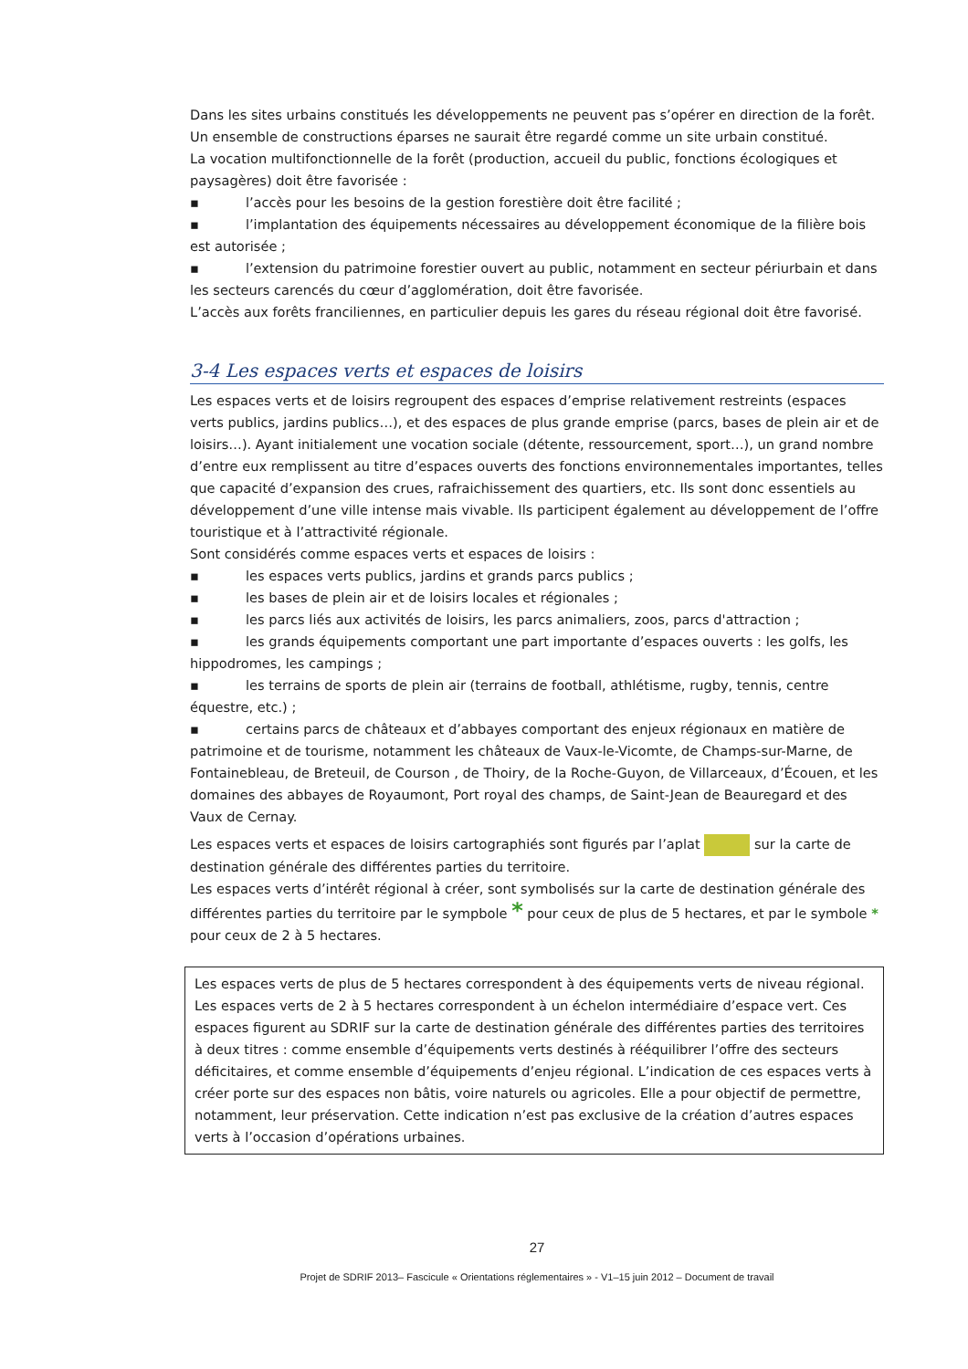Dans les sites urbains constitués les développements ne peuvent pas s’opérer en direction de la forêt. Un ensemble de constructions éparses ne saurait être regardé comme un site urbain constitué.
La vocation multifonctionnelle de la forêt (production, accueil du public, fonctions écologiques et paysagères) doit être favorisée :
▪ l’accès pour les besoins de la gestion forestière doit être facilité ;
▪ l’implantation des équipements nécessaires au développement économique de la filière bois est autorisée ;
▪ l’extension du patrimoine forestier ouvert au public, notamment en secteur périurbain et dans les secteurs carencés du cœur d’agglomération, doit être favorisée.
L’accès aux forêts franciliennes, en particulier depuis les gares du réseau régional doit être favorisé.
3-4 Les espaces verts et espaces de loisirs
Les espaces verts et de loisirs regroupent des espaces d’emprise relativement restreints (espaces verts publics, jardins publics…), et des espaces de plus grande emprise (parcs, bases de plein air et de loisirs…). Ayant initialement une vocation sociale (détente, ressourcement, sport…), un grand nombre d’entre eux remplissent au titre d’espaces ouverts des fonctions environnementales importantes, telles que capacité d’expansion des crues, rafraichissement des quartiers, etc. Ils sont donc essentiels au développement d’une ville intense mais vivable. Ils participent également au développement de l’offre touristique et à l’attractivité régionale.
Sont considérés comme espaces verts et espaces de loisirs :
▪ les espaces verts publics, jardins et grands parcs publics ;
▪ les bases de plein air et de loisirs locales et régionales ;
▪ les parcs liés aux activités de loisirs, les parcs animaliers, zoos, parcs d'attraction ;
▪ les grands équipements comportant une part importante d’espaces ouverts : les golfs, les hippodromes, les campings ;
▪ les terrains de sports de plein air (terrains de football, athlétisme, rugby, tennis, centre équestre, etc.) ;
▪ certains parcs de châteaux et d’abbayes comportant des enjeux régionaux en matière de patrimoine et de tourisme, notamment les châteaux de Vaux-le-Vicomte, de Champs-sur-Marne, de Fontainebleau, de Breteuil, de Courson , de Thoiry, de la Roche-Guyon, de Villarceaux, d’Écouen, et les domaines des abbayes de Royaumont, Port royal des champs, de Saint-Jean de Beauregard et des Vaux de Cernay.
Les espaces verts et espaces de loisirs cartographiés sont figurés par l’aplat sur la carte de destination générale des différentes parties du territoire.
Les espaces verts d’intérêt régional à créer, sont symbolisés sur la carte de destination générale des différentes parties du territoire par le sympbole * pour ceux de plus de 5 hectares, et par le symbole * pour ceux de 2 à 5 hectares.
Les espaces verts de plus de 5 hectares correspondent à des équipements verts de niveau régional. Les espaces verts de 2 à 5 hectares correspondent à un échelon intermédiaire d’espace vert. Ces espaces figurent au SDRIF sur la carte de destination générale des différentes parties des territoires à deux titres : comme ensemble d’équipements verts destinés à rééquilibrer l’offre des secteurs déficitaires, et comme ensemble d’équipements d’enjeu régional. L’indication de ces espaces verts à créer porte sur des espaces non bâtis, voire naturels ou agricoles. Elle a pour objectif de permettre, notamment, leur préservation. Cette indication n’est pas exclusive de la création d’autres espaces verts à l’occasion d’opérations urbaines.
27
Projet de SDRIF 2013– Fascicule « Orientations réglementaires » - V1–15 juin 2012 – Document de travail